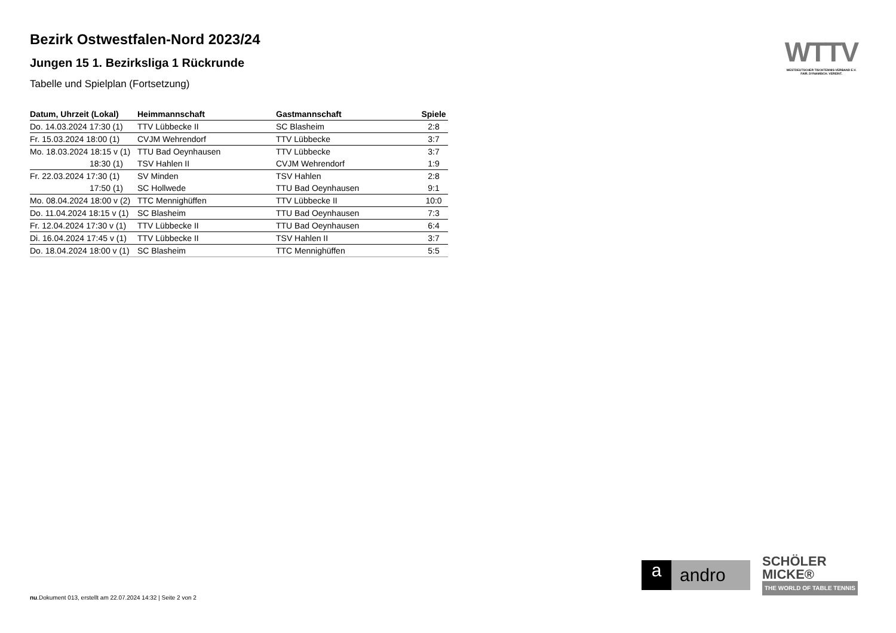Bezirk Ostwestfalen-Nord 2023/24
Jungen 15 1. Bezirksliga 1 Rückrunde
Tabelle und Spielplan (Fortsetzung)
| Datum, Uhrzeit (Lokal) | Heimmannschaft | Gastmannschaft | Spiele |
| --- | --- | --- | --- |
| Do. 14.03.2024 17:30 (1) | TTV Lübbecke II | SC Blasheim | 2:8 |
| Fr. 15.03.2024 18:00 (1) | CVJM Wehrendorf | TTV Lübbecke | 3:7 |
| Mo. 18.03.2024 18:15 v (1) | TTU Bad Oeynhausen | TTV Lübbecke | 3:7 |
| 18:30 (1) | TSV Hahlen II | CVJM Wehrendorf | 1:9 |
| Fr. 22.03.2024 17:30 (1) | SV Minden | TSV Hahlen | 2:8 |
| 17:50 (1) | SC Hollwede | TTU Bad Oeynhausen | 9:1 |
| Mo. 08.04.2024 18:00 v (2) | TTC Mennighüffen | TTV Lübbecke II | 10:0 |
| Do. 11.04.2024 18:15 v (1) | SC Blasheim | TTU Bad Oeynhausen | 7:3 |
| Fr. 12.04.2024 17:30 v (1) | TTV Lübbecke II | TTU Bad Oeynhausen | 6:4 |
| Di. 16.04.2024 17:45 v (1) | TTV Lübbecke II | TSV Hahlen II | 3:7 |
| Do. 18.04.2024 18:00 v (1) | SC Blasheim | TTC Mennighüffen | 5:5 |
WTTV
WESTDEUTSCHER TISCHTENNIS-VERBAND E.V.
FAIR. DYNAMISCH. VEREINT.
a andro
SCHÖLER
MICKE®
THE WORLD OF TABLE TENNIS
nu.Dokument 013, erstellt am 22.07.2024 14:32 | Seite 2 von 2